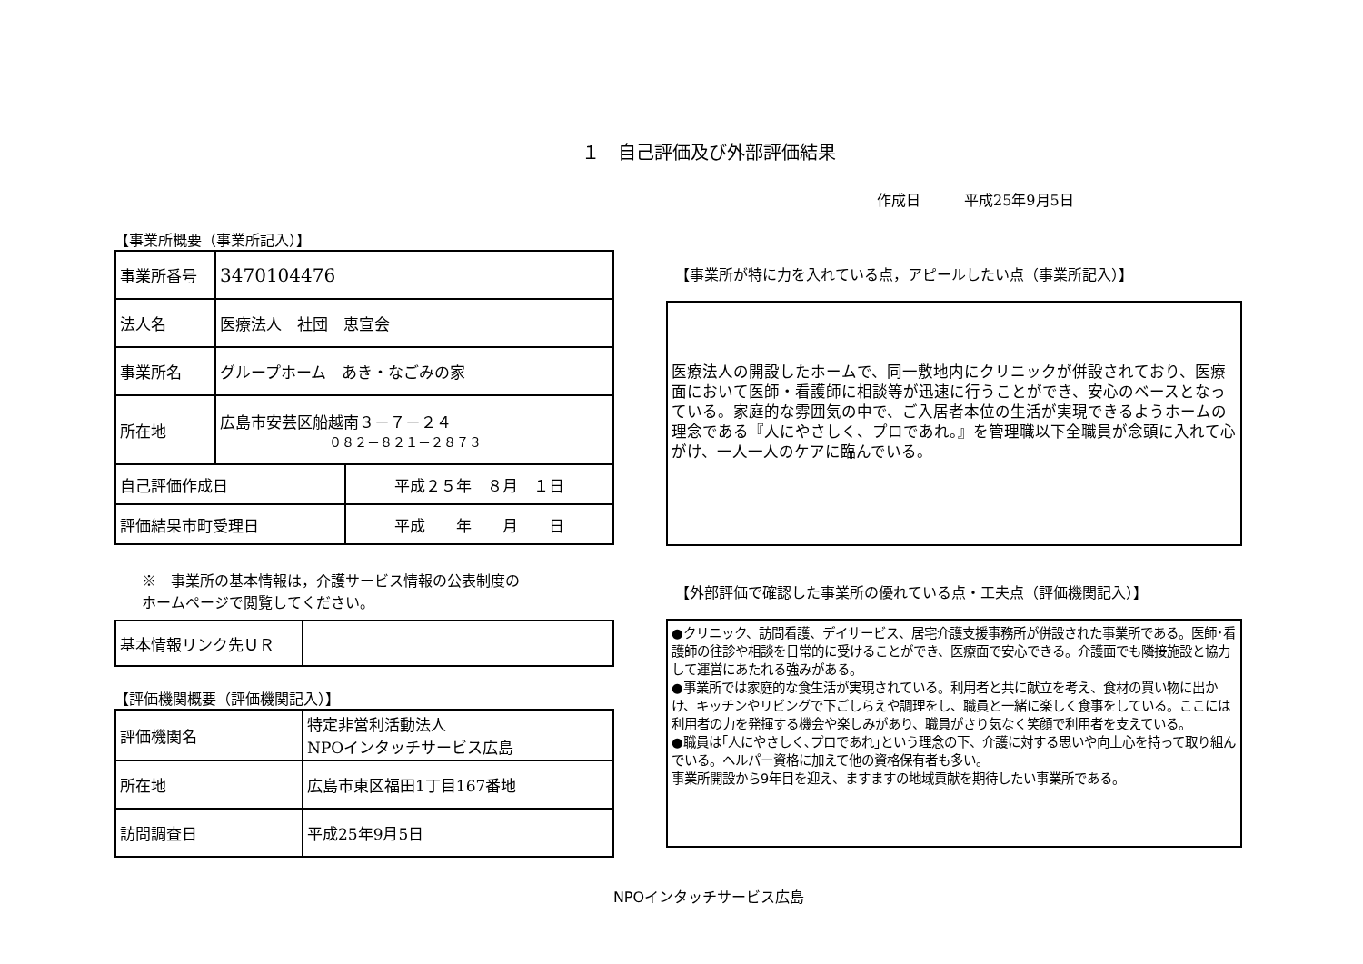１　自己評価及び外部評価結果
作成日　　　平成25年9月5日
【事業所概要（事業所記入）】
| 事業所番号 | 3470104476 | |
| 法人名 | 医療法人 社団 恵宣会 | |
| 事業所名 | グループホーム あき・なごみの家 | |
| 所在地 | 広島市安芸区船越南３－７－２４ ０８２－８２１－２８７３ | |
| 自己評価作成日 | | 平成２５年 ８月 １日 |
| 評価結果市町受理日 | | 平成 年 月 日 |
※　事業所の基本情報は，介護サービス情報の公表制度の
ホームページで閲覧してください。
| 基本情報リンク先ＵＲ | |
【評価機関概要（評価機関記入）】
| 評価機関名 | 特定非営利活動法人 NPOインタッチサービス広島 |
| 所在地 | 広島市東区福田1丁目167番地 |
| 訪問調査日 | 平成25年9月5日 |
【事業所が特に力を入れている点，アピールしたい点（事業所記入）】
医療法人の開設したホームで、同一敷地内にクリニックが併設されており、医療面において医師・看護師に相談等が迅速に行うことができ、安心のベースとなっている。家庭的な雰囲気の中で、ご入居者本位の生活が実現できるようホームの理念である『人にやさしく、プロであれ。』を管理職以下全職員が念頭に入れて心がけ、一人一人のケアに臨んでいる。
【外部評価で確認した事業所の優れている点・工夫点（評価機関記入）】
●クリニック、訪問看護、デイサービス、居宅介護支援事務所が併設された事業所である。医師･看護師の往診や相談を日常的に受けることができ、医療面で安心できる。介護面でも隣接施設と協力して運営にあたれる強みがある。
●事業所では家庭的な食生活が実現されている。利用者と共に献立を考え、食材の買い物に出かけ、キッチンやリビングで下ごしらえや調理をし、職員と一緒に楽しく食事をしている。ここには利用者の力を発揮する機会や楽しみがあり、職員がさり気なく笑顔で利用者を支えている。
●職員は｢人にやさしく､プロであれ｣という理念の下、介護に対する思いや向上心を持って取り組んでいる。ヘルパー資格に加えて他の資格保有者も多い。
事業所開設から9年目を迎え、ますますの地域貢献を期待したい事業所である。
NPOインタッチサービス広島